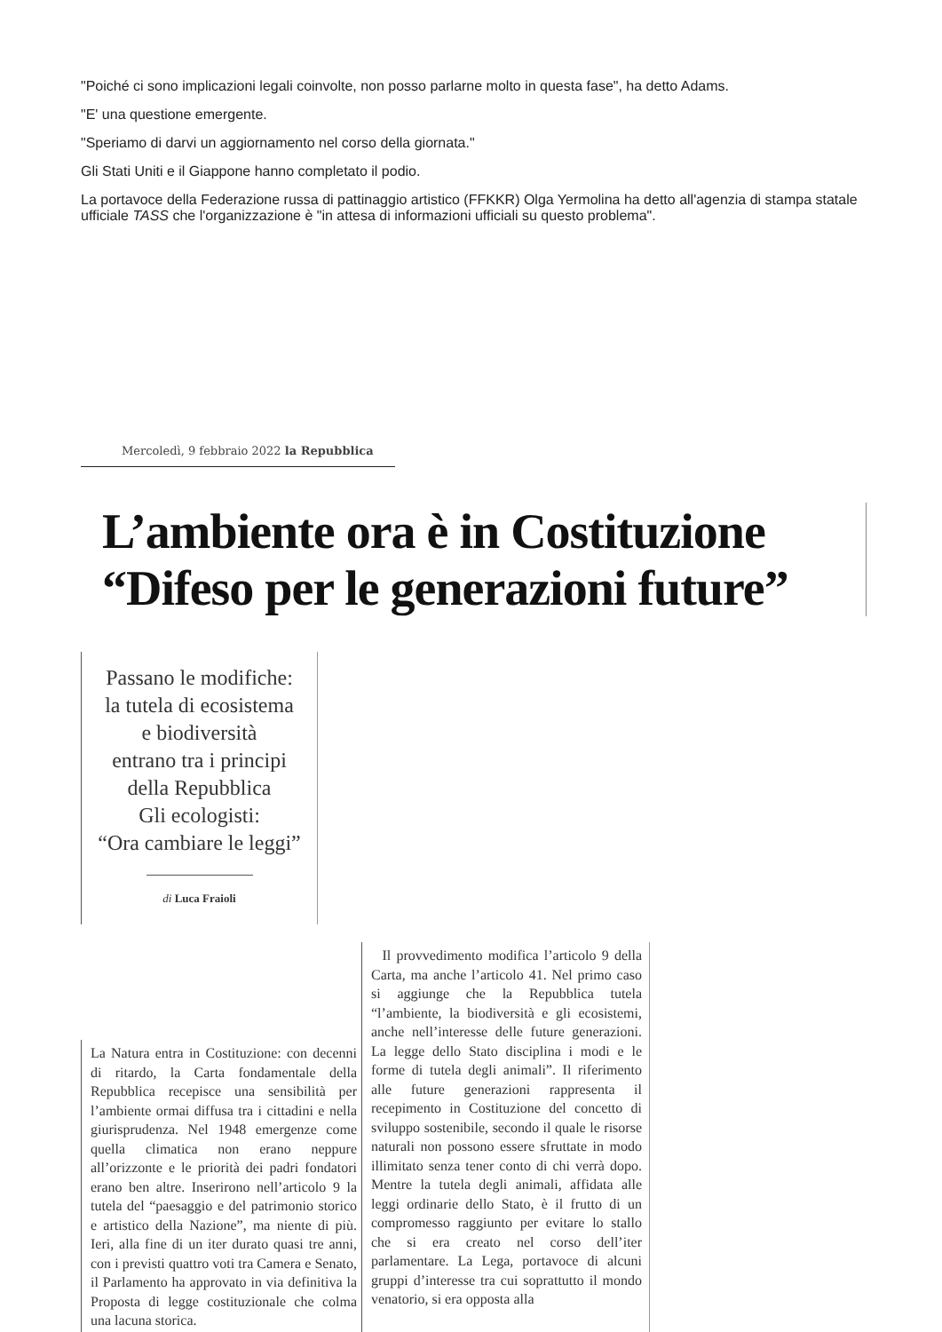"Poiché ci sono implicazioni legali coinvolte, non posso parlarne molto in questa fase", ha detto Adams.
"E' una questione emergente.
"Speriamo di darvi un aggiornamento nel corso della giornata."
Gli Stati Uniti e il Giappone hanno completato il podio.
La portavoce della Federazione russa di pattinaggio artistico (FFKKR) Olga Yermolina ha detto all'agenzia di stampa statale ufficiale TASS che l'organizzazione è "in attesa di informazioni ufficiali su questo problema".
Mercoledì, 9 febbraio 2022 la Repubblica
L’ambiente ora è in Costituzione
“Difeso per le generazioni future”
Passano le modifiche:
la tutela di ecosistema
e biodiversità
entrano tra i principi
della Repubblica
Gli ecologisti:
“Ora cambiare le leggi”
di Luca Fraioli
La Natura entra in Costituzione: con decenni di ritardo, la Carta fondamentale della Repubblica recepisce una sensibilità per l’ambiente ormai diffusa tra i cittadini e nella giurisprudenza. Nel 1948 emergenze come quella climatica non erano neppure all’orizzonte e le priorità dei padri fondatori erano ben altre. Inserirono nell’articolo 9 la tutela del “paesaggio e del patrimonio storico e artistico della Nazione”, ma niente di più. Ieri, alla fine di un iter durato quasi tre anni, con i previsti quattro voti tra Camera e Senato, il Parlamento ha approvato in via definitiva la Proposta di legge costituzionale che colma una lacuna storica.
Il provvedimento modifica l’articolo 9 della Carta, ma anche l’articolo 41. Nel primo caso si aggiunge che la Repubblica tutela “l’ambiente, la biodiversità e gli ecosistemi, anche nell’interesse delle future generazioni. La legge dello Stato disciplina i modi e le forme di tutela degli animali”. Il riferimento alle future generazioni rappresenta il recepimento in Costituzione del concetto di sviluppo sostenibile, secondo il quale le risorse naturali non possono essere sfruttate in modo illimitato senza tener conto di chi verrà dopo. Mentre la tutela degli animali, affidata alle leggi ordinarie dello Stato, è il frutto di un compromesso raggiunto per evitare lo stallo che si era creato nel corso dell’iter parlamentare. La Lega, portavoce di alcuni gruppi d’interesse tra cui soprattutto il mondo venatorio, si era opposta alla